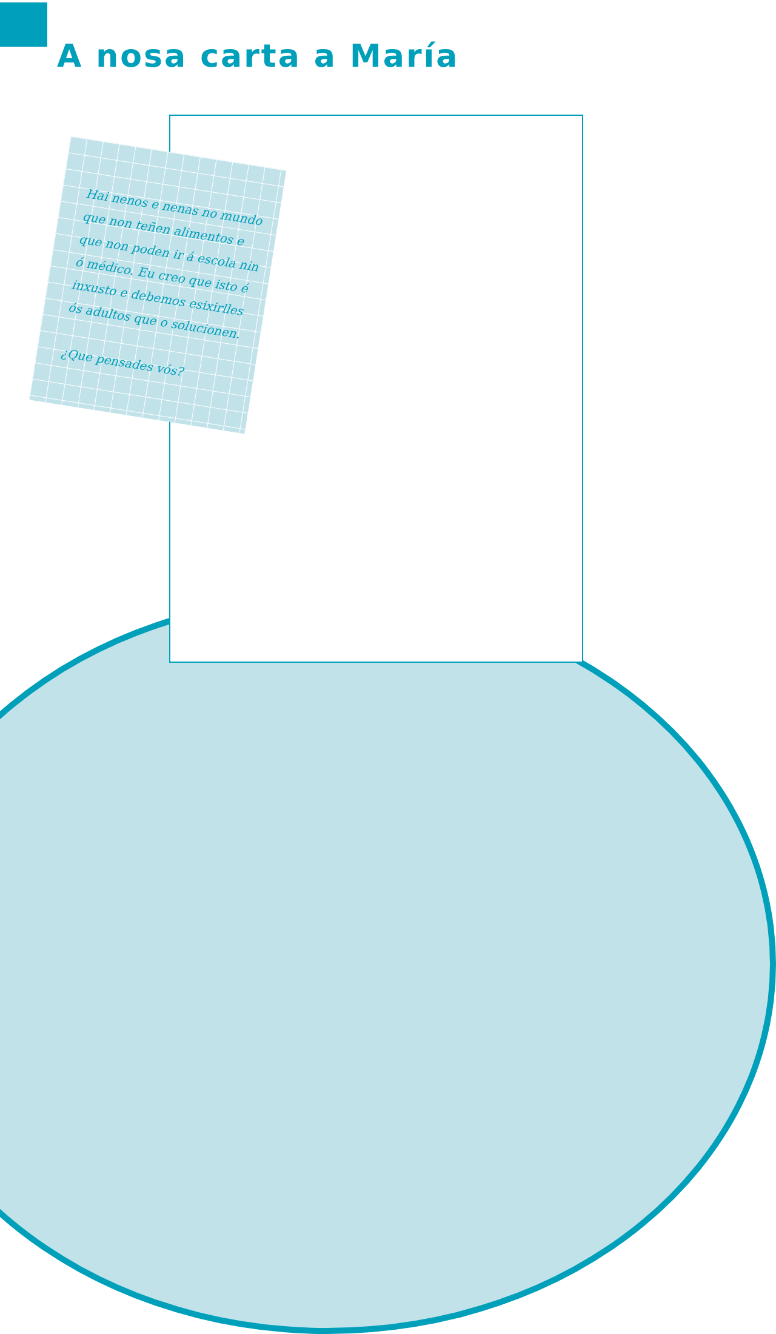A nosa carta a María
Hai nenos e nenas no mundo que non teñen alimentos e que non poden ir á escola nin ó médico. Eu creo que isto é inxusto e debemos esixirlles ós adultos que o solucionen.
¿Que pensades vós?